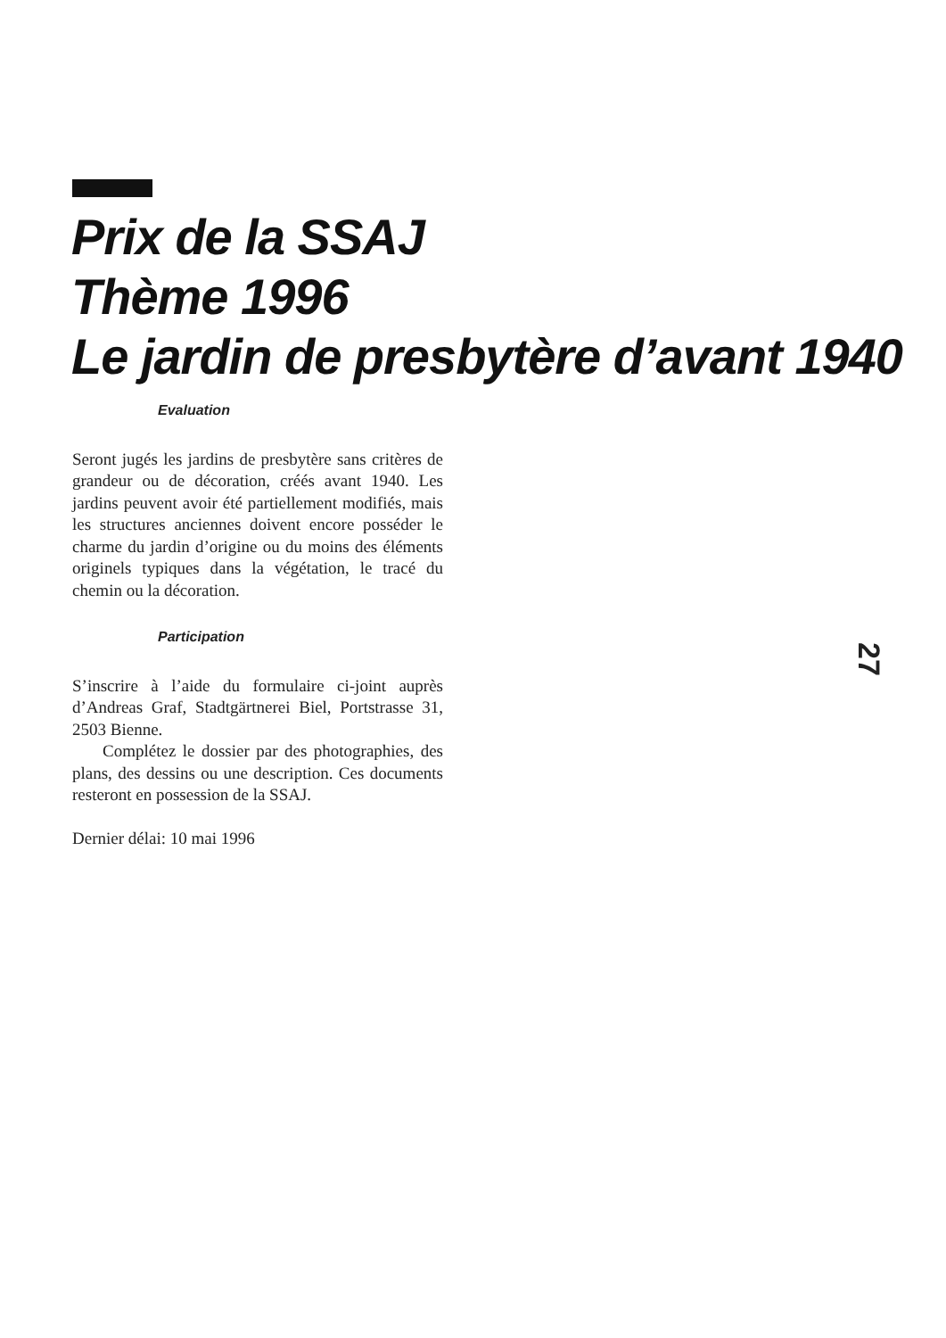Prix de la SSAJ
Thème 1996
Le jardin de presbytère d’avant 1940
Evaluation
Seront jugés les jardins de presbytère sans critères de grandeur ou de décoration, créés avant 1940. Les jardins peuvent avoir été partiellement modifiés, mais les structures anciennes doivent encore posséder le charme du jardin d’origine ou du moins des éléments originels typiques dans la végétation, le tracé du chemin ou la décoration.
Participation
S’inscrire à l’aide du formulaire ci-joint auprès d’Andreas Graf, Stadtgärtnerei Biel, Portstrasse 31, 2503 Bienne.
Complétez le dossier par des photographies, des plans, des dessins ou une description. Ces documents resteront en possession de la SSAJ.
Dernier délai: 10 mai 1996
27